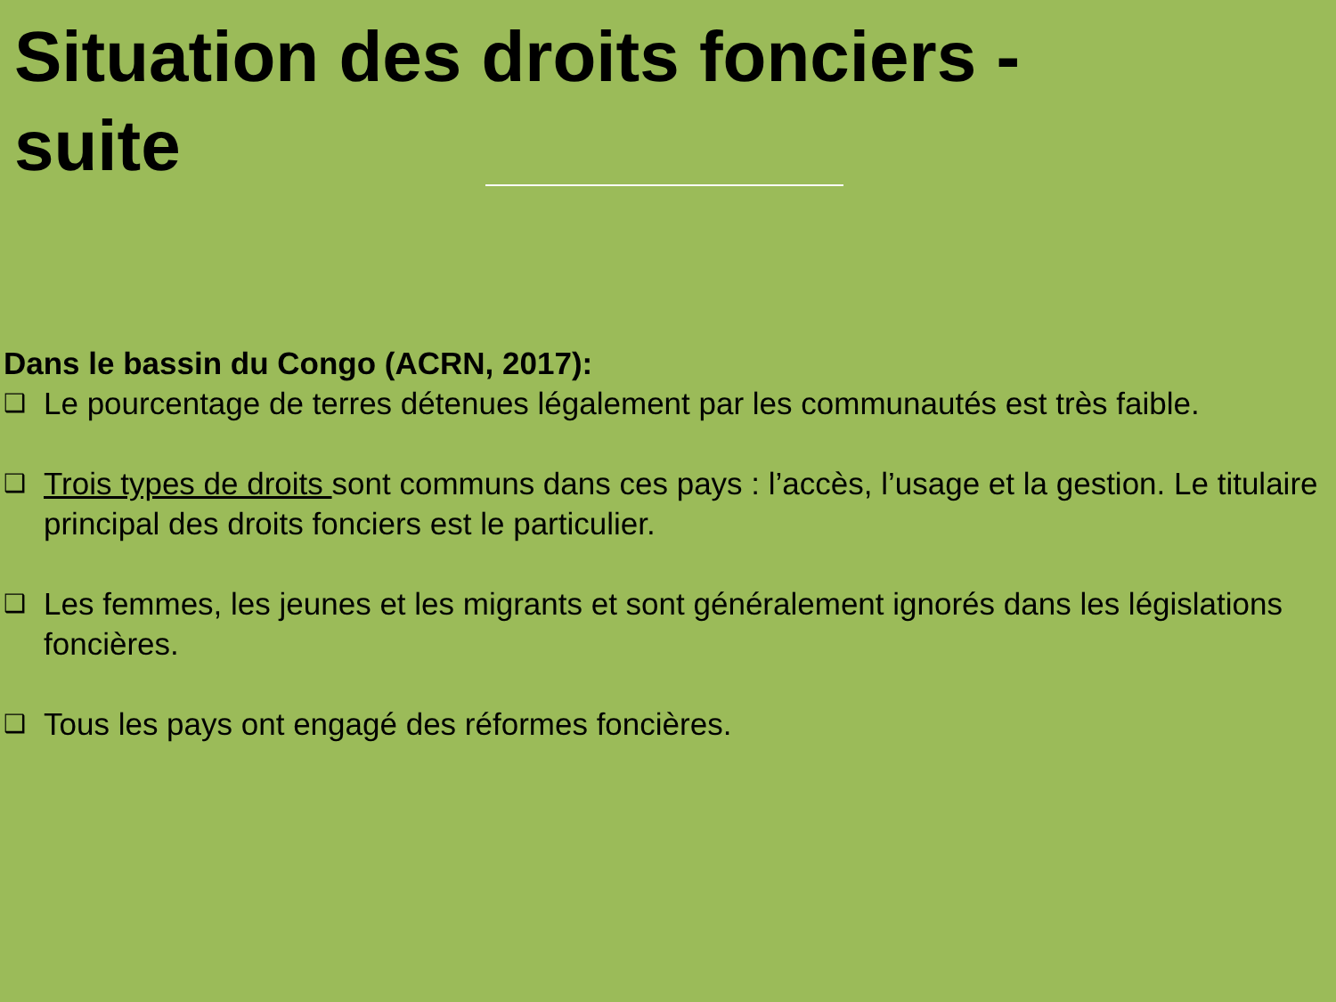Situation des droits fonciers - suite
Dans le bassin du Congo (ACRN, 2017):
❑
Le pourcentage de terres détenues légalement par les communautés est très faible.
❑
Trois types de droits sont communs dans ces pays : l’accès, l’usage et la gestion. Le titulaire principal des droits fonciers est le particulier.
❑
Les femmes, les jeunes et les migrants et sont généralement ignorés dans les législations foncières.
❑
Tous les pays ont engagé des réformes foncières.